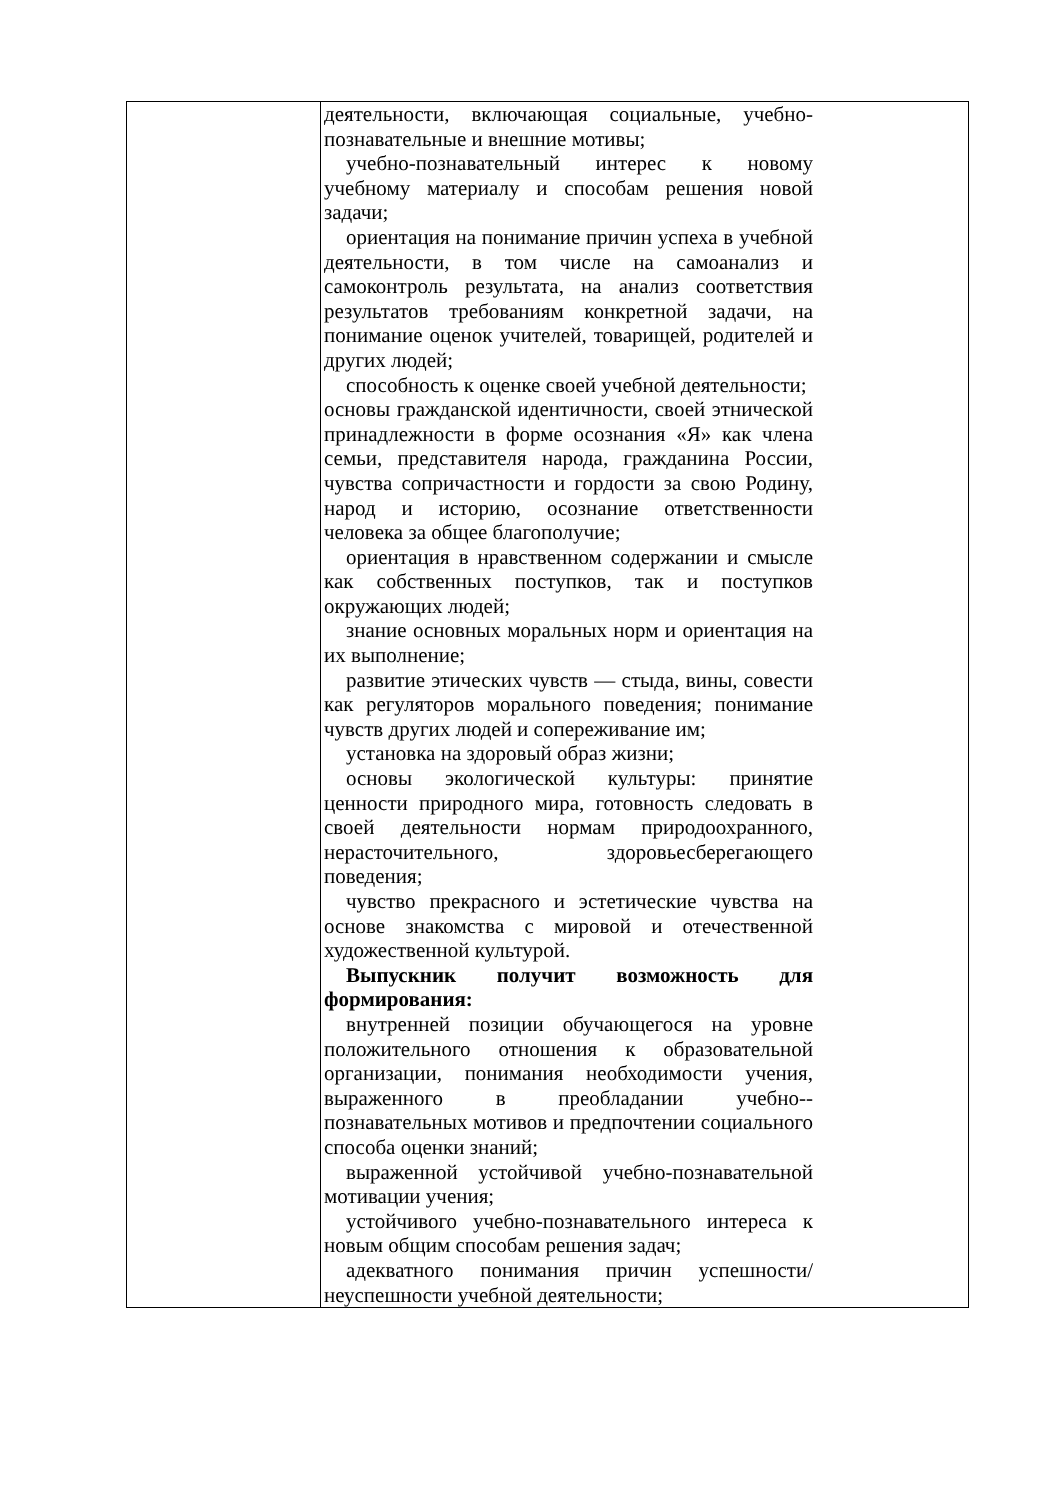| | деятельности, включающая социальные, учебно-познавательные и внешние мотивы; учебно-познавательный интерес к новому учебному материалу и способам решения новой задачи; ориентация на понимание причин успеха в учебной деятельности, в том числе на самоанализ и самоконтроль результата, на анализ соответствия результатов требованиям конкретной задачи, на понимание оценок учителей, товарищей, родителей и других людей; способность к оценке своей учебной деятельности; основы гражданской идентичности, своей этнической принадлежности в форме осознания «Я» как члена семьи, представителя народа, гражданина России, чувства сопричастности и гордости за свою Родину, народ и историю, осознание ответственности человека за общее благополучие; ориентация в нравственном содержании и смысле как собственных поступков, так и поступков окружающих людей; знание основных моральных норм и ориентация на их выполнение; развитие этических чувств — стыда, вины, совести как регуляторов морального поведения; понимание чувств других людей и сопереживание им; установка на здоровый образ жизни; основы экологической культуры: принятие ценности природного мира, готовность следовать в своей деятельности нормам природоохранного, нерасточительного, здоровьесберегающего поведения; чувство прекрасного и эстетические чувства на основе знакомства с мировой и отечественной художественной культурой. Выпускник получит возможность для формирования: внутренней позиции обучающегося на уровне положительного отношения к образовательной организации, понимания необходимости учения, выраженного в преобладании учебно--познавательных мотивов и предпочтении социального способа оценки знаний; выраженной устойчивой учебно-познавательной мотивации учения; устойчивого учебно-познавательного интереса к новым общим способам решения задач; адекватного понимания причин успешности/неуспешности учебной деятельности; |